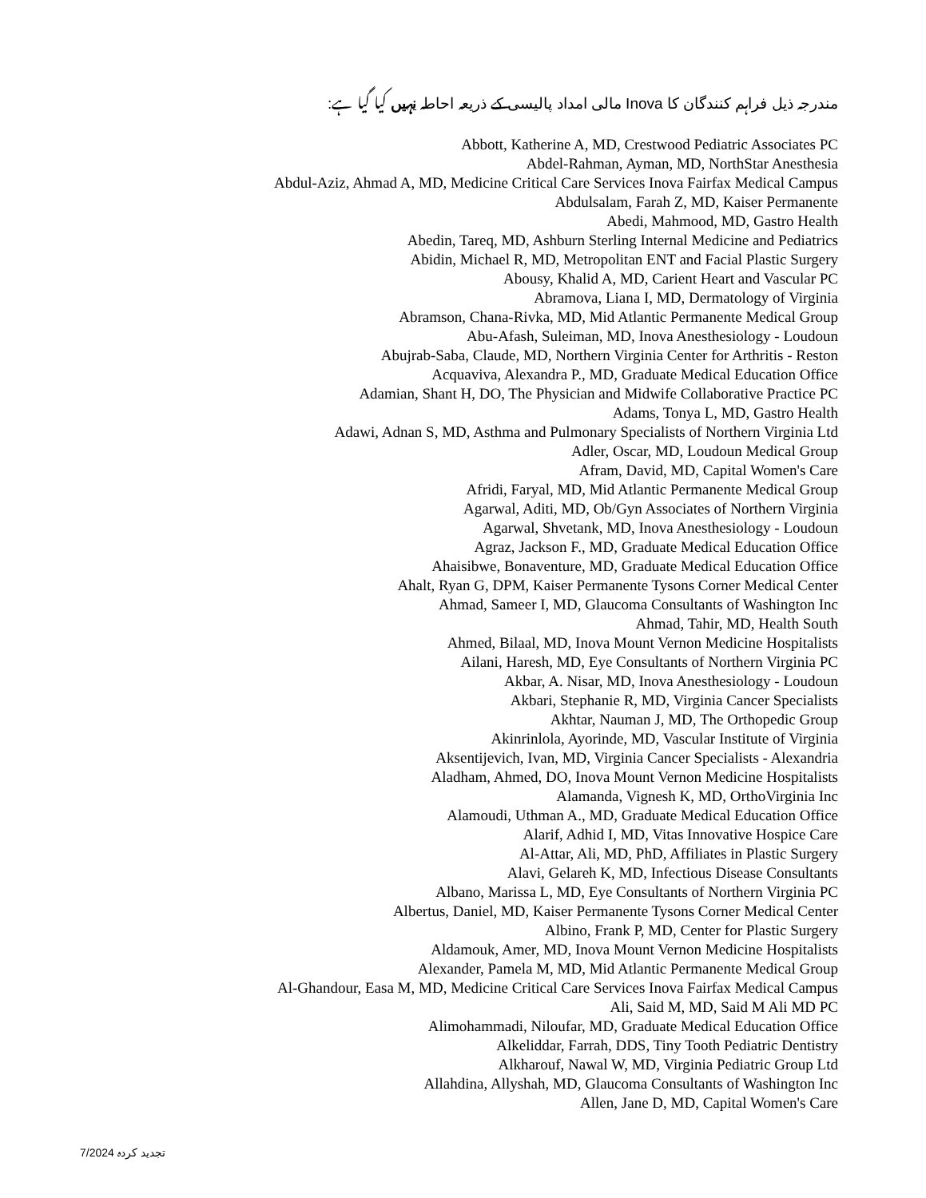مندرجہ ذیل فراہم کنندگان کا Inova مالی امداد پالیسی کے ذریعہ احاطہ نہیں کیا گیا ہے:
Abbott, Katherine A, MD, Crestwood Pediatric Associates PC
Abdel-Rahman, Ayman, MD, NorthStar Anesthesia
Abdul-Aziz, Ahmad A, MD, Medicine Critical Care Services Inova Fairfax Medical Campus
Abdulsalam, Farah Z, MD, Kaiser Permanente
Abedi, Mahmood, MD, Gastro Health
Abedin, Tareq, MD, Ashburn Sterling Internal Medicine and Pediatrics
Abidin, Michael R, MD, Metropolitan ENT and Facial Plastic Surgery
Abousy, Khalid A, MD, Carient Heart and Vascular PC
Abramova, Liana I, MD, Dermatology of Virginia
Abramson, Chana-Rivka, MD, Mid Atlantic Permanente Medical Group
Abu-Afash, Suleiman, MD, Inova Anesthesiology - Loudoun
Abujrab-Saba, Claude, MD, Northern Virginia Center for Arthritis - Reston
Acquaviva, Alexandra P., MD, Graduate Medical Education Office
Adamian, Shant H, DO, The Physician and Midwife Collaborative Practice PC
Adams, Tonya L, MD, Gastro Health
Adawi, Adnan S, MD, Asthma and Pulmonary Specialists of Northern Virginia Ltd
Adler, Oscar, MD, Loudoun Medical Group
Afram, David, MD, Capital Women's Care
Afridi, Faryal, MD, Mid Atlantic Permanente Medical Group
Agarwal, Aditi, MD, Ob/Gyn Associates of Northern Virginia
Agarwal, Shvetank, MD, Inova Anesthesiology - Loudoun
Agraz, Jackson F., MD, Graduate Medical Education Office
Ahaisibwe, Bonaventure, MD, Graduate Medical Education Office
Ahalt, Ryan G, DPM, Kaiser Permanente Tysons Corner Medical Center
Ahmad, Sameer I, MD, Glaucoma Consultants of Washington Inc
Ahmad, Tahir, MD, Health South
Ahmed, Bilaal, MD, Inova Mount Vernon Medicine Hospitalists
Ailani, Haresh, MD, Eye Consultants of Northern Virginia PC
Akbar, A. Nisar, MD, Inova Anesthesiology - Loudoun
Akbari, Stephanie R, MD, Virginia Cancer Specialists
Akhtar, Nauman J, MD, The Orthopedic Group
Akinrinlola, Ayorinde, MD, Vascular Institute of Virginia
Aksentijevich, Ivan, MD, Virginia Cancer Specialists - Alexandria
Aladham, Ahmed, DO, Inova Mount Vernon Medicine Hospitalists
Alamanda, Vignesh K, MD, OrthoVirginia Inc
Alamoudi, Uthman A., MD, Graduate Medical Education Office
Alarif, Adhid I, MD, Vitas Innovative Hospice Care
Al-Attar, Ali, MD, PhD, Affiliates in Plastic Surgery
Alavi, Gelareh K, MD, Infectious Disease Consultants
Albano, Marissa L, MD, Eye Consultants of Northern Virginia PC
Albertus, Daniel, MD, Kaiser Permanente Tysons Corner Medical Center
Albino, Frank P, MD, Center for Plastic Surgery
Aldamouk, Amer, MD, Inova Mount Vernon Medicine Hospitalists
Alexander, Pamela M, MD, Mid Atlantic Permanente Medical Group
Al-Ghandour, Easa M, MD, Medicine Critical Care Services Inova Fairfax Medical Campus
Ali, Said M, MD, Said M Ali MD PC
Alimohammadi, Niloufar, MD, Graduate Medical Education Office
Alkeliddar, Farrah, DDS, Tiny Tooth Pediatric Dentistry
Alkharouf, Nawal W, MD, Virginia Pediatric Group Ltd
Allahdina, Allyshah, MD, Glaucoma Consultants of Washington Inc
Allen, Jane D, MD, Capital Women's Care
تجدید کردہ 7/2024